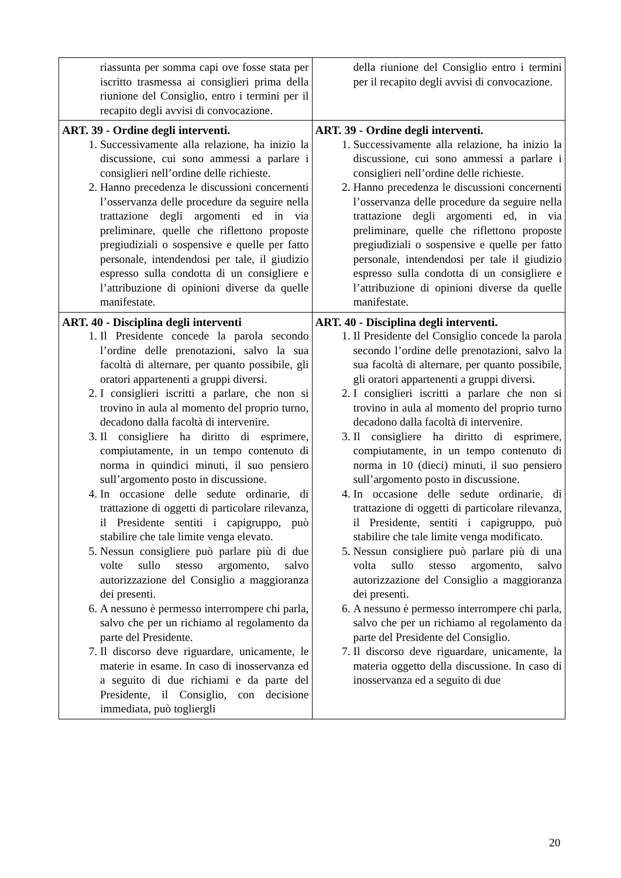| riassunta per somma capi ove fosse stata per iscritto trasmessa ai consiglieri prima della riunione del Consiglio, entro i termini per il recapito degli avvisi di convocazione. | della riunione del Consiglio entro i termini per il recapito degli avvisi di convocazione. |
| ART. 39 - Ordine degli interventi. 1. Successivamente alla relazione, ha inizio la discussione, cui sono ammessi a parlare i consiglieri nell’ordine delle richieste. 2. Hanno precedenza le discussioni concernenti l’osservanza delle procedure da seguire nella trattazione degli argomenti ed in via preliminare, quelle che riflettono proposte pregiudiziali o sospensive e quelle per fatto personale, intendendosi per tale, il giudizio espresso sulla condotta di un consigliere e l’attribuzione di opinioni diverse da quelle manifestate. | ART. 39 - Ordine degli interventi. 1. Successivamente alla relazione, ha inizio la discussione, cui sono ammessi a parlare i consiglieri nell’ordine delle richieste. 2. Hanno precedenza le discussioni concernenti l’osservanza delle procedure da seguire nella trattazione degli argomenti ed, in via preliminare, quelle che riflettono proposte pregiudiziali o sospensive e quelle per fatto personale, intendendosi per tale il giudizio espresso sulla condotta di un consigliere e l’attribuzione di opinioni diverse da quelle manifestate. |
| ART. 40 - Disciplina degli interventi 1. Il Presidente concede la parola secondo l’ordine delle prenotazioni, salvo la sua facoltà di alternare, per quanto possibile, gli oratori appartenenti a gruppi diversi. 2. I consiglieri iscritti a parlare, che non si trovino in aula al momento del proprio turno, decadono dalla facoltà di intervenire. 3. Il consigliere ha diritto di esprimere, compiutamente, in un tempo contenuto di norma in quindici minuti, il suo pensiero sull’argomento posto in discussione. 4. In occasione delle sedute ordinarie, di trattazione di oggetti di particolare rilevanza, il Presidente sentiti i capigruppo, può stabilire che tale limite venga elevato. 5. Nessun consigliere può parlare più di due volte sullo stesso argomento, salvo autorizzazione del Consiglio a maggioranza dei presenti. 6. A nessuno è permesso interrompere chi parla, salvo che per un richiamo al regolamento da parte del Presidente. 7. Il discorso deve riguardare, unicamente, le materie in esame. In caso di inosservanza ed a seguito di due richiami e da parte del Presidente, il Consiglio, con decisione immediata, può togliergli | ART. 40 - Disciplina degli interventi. 1. Il Presidente del Consiglio concede la parola secondo l’ordine delle prenotazioni, salvo la sua facoltà di alternare, per quanto possibile, gli oratori appartenenti a gruppi diversi. 2. I consiglieri iscritti a parlare che non si trovino in aula al momento del proprio turno decadono dalla facoltà di intervenire. 3. Il consigliere ha diritto di esprimere, compiutamente, in un tempo contenuto di norma in 10 (dieci) minuti, il suo pensiero sull’argomento posto in discussione. 4. In occasione delle sedute ordinarie, di trattazione di oggetti di particolare rilevanza, il Presidente, sentiti i capigruppo, può stabilire che tale limite venga modificato. 5. Nessun consigliere può parlare più di una volta sullo stesso argomento, salvo autorizzazione del Consiglio a maggioranza dei presenti. 6. A nessuno è permesso interrompere chi parla, salvo che per un richiamo al regolamento da parte del Presidente del Consiglio. 7. Il discorso deve riguardare, unicamente, la materia oggetto della discussione. In caso di inosservanza ed a seguito di due |
20